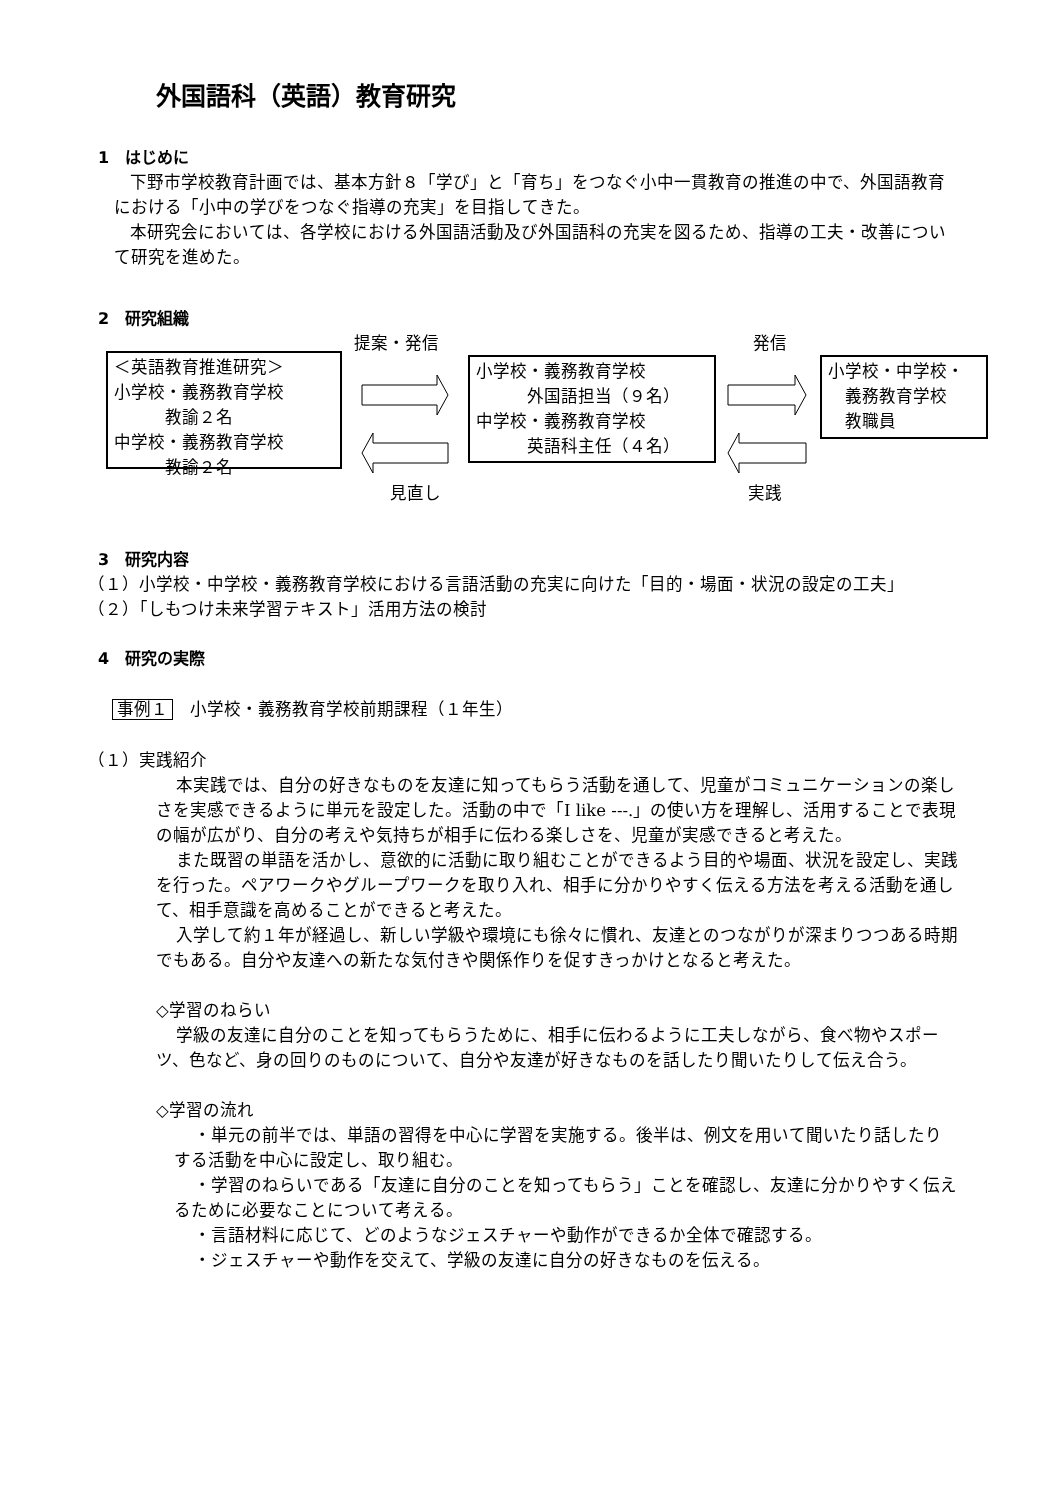外国語科（英語）教育研究
1　はじめに
下野市学校教育計画では、基本方針８「学び」と「育ち」をつなぐ小中一貫教育の推進の中で、外国語教育における「小中の学びをつなぐ指導の充実」を目指してきた。
本研究会においては、各学校における外国語活動及び外国語科の充実を図るため、指導の工夫・改善について研究を進めた。
2　研究組織
提案・発信 発信
＜英語教育推進研究＞
小学校・義務教育学校
　　　教諭２名
中学校・義務教育学校
　　　教諭２名
小学校・義務教育学校
　　　外国語担当（９名）
中学校・義務教育学校
　　　英語科主任（４名）
小学校・中学校・
　義務教育学校
　教職員
見直し 実践
3　研究内容
（１）小学校・中学校・義務教育学校における言語活動の充実に向けた「目的・場面・状況の設定の工夫」
（２）「しもつけ未来学習テキスト」活用方法の検討
4　研究の実際
事例１　小学校・義務教育学校前期課程（１年生）
（１）実践紹介
本実践では、自分の好きなものを友達に知ってもらう活動を通して、児童がコミュニケーションの楽しさを実感できるように単元を設定した。活動の中で「I like ---.」の使い方を理解し、活用することで表現の幅が広がり、自分の考えや気持ちが相手に伝わる楽しさを、児童が実感できると考えた。
また既習の単語を活かし、意欲的に活動に取り組むことができるよう目的や場面、状況を設定し、実践を行った。ペアワークやグループワークを取り入れ、相手に分かりやすく伝える方法を考える活動を通して、相手意識を高めることができると考えた。
入学して約１年が経過し、新しい学級や環境にも徐々に慣れ、友達とのつながりが深まりつつある時期でもある。自分や友達への新たな気付きや関係作りを促すきっかけとなると考えた。
◇学習のねらい
学級の友達に自分のことを知ってもらうために、相手に伝わるように工夫しながら、食べ物やスポーツ、色など、身の回りのものについて、自分や友達が好きなものを話したり聞いたりして伝え合う。
◇学習の流れ
・単元の前半では、単語の習得を中心に学習を実施する。後半は、例文を用いて聞いたり話したりする活動を中心に設定し、取り組む。
・学習のねらいである「友達に自分のことを知ってもらう」ことを確認し、友達に分かりやすく伝えるために必要なことについて考える。
・言語材料に応じて、どのようなジェスチャーや動作ができるか全体で確認する。
・ジェスチャーや動作を交えて、学級の友達に自分の好きなものを伝える。